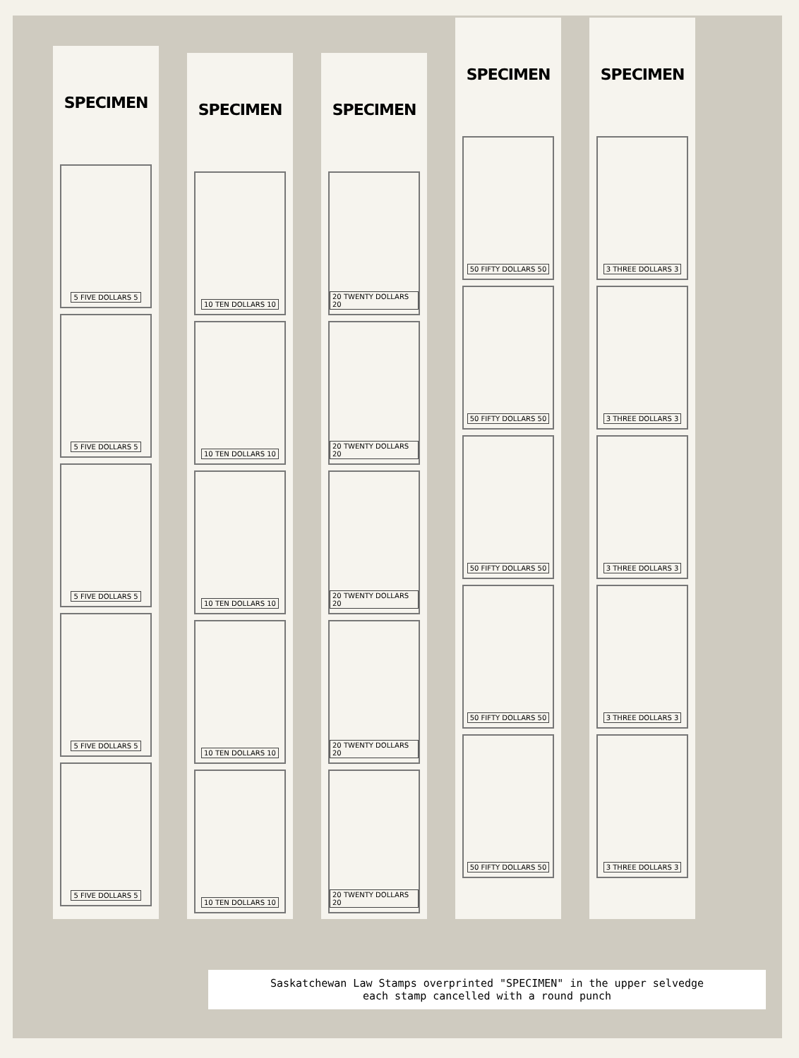SPECIMEN
5 FIVE DOLLARS 5
5 FIVE DOLLARS 5
5 FIVE DOLLARS 5
5 FIVE DOLLARS 5
5 FIVE DOLLARS 5
SPECIMEN
10 TEN DOLLARS 10
10 TEN DOLLARS 10
10 TEN DOLLARS 10
10 TEN DOLLARS 10
10 TEN DOLLARS 10
SPECIMEN
20 TWENTY DOLLARS 20
20 TWENTY DOLLARS 20
20 TWENTY DOLLARS 20
20 TWENTY DOLLARS 20
20 TWENTY DOLLARS 20
SPECIMEN
50 FIFTY DOLLARS 50
50 FIFTY DOLLARS 50
50 FIFTY DOLLARS 50
50 FIFTY DOLLARS 50
50 FIFTY DOLLARS 50
SPECIMEN
3 THREE DOLLARS 3
3 THREE DOLLARS 3
3 THREE DOLLARS 3
3 THREE DOLLARS 3
3 THREE DOLLARS 3
Saskatchewan Law Stamps overprinted "SPECIMEN" in the upper selvedge
each stamp cancelled with a round punch